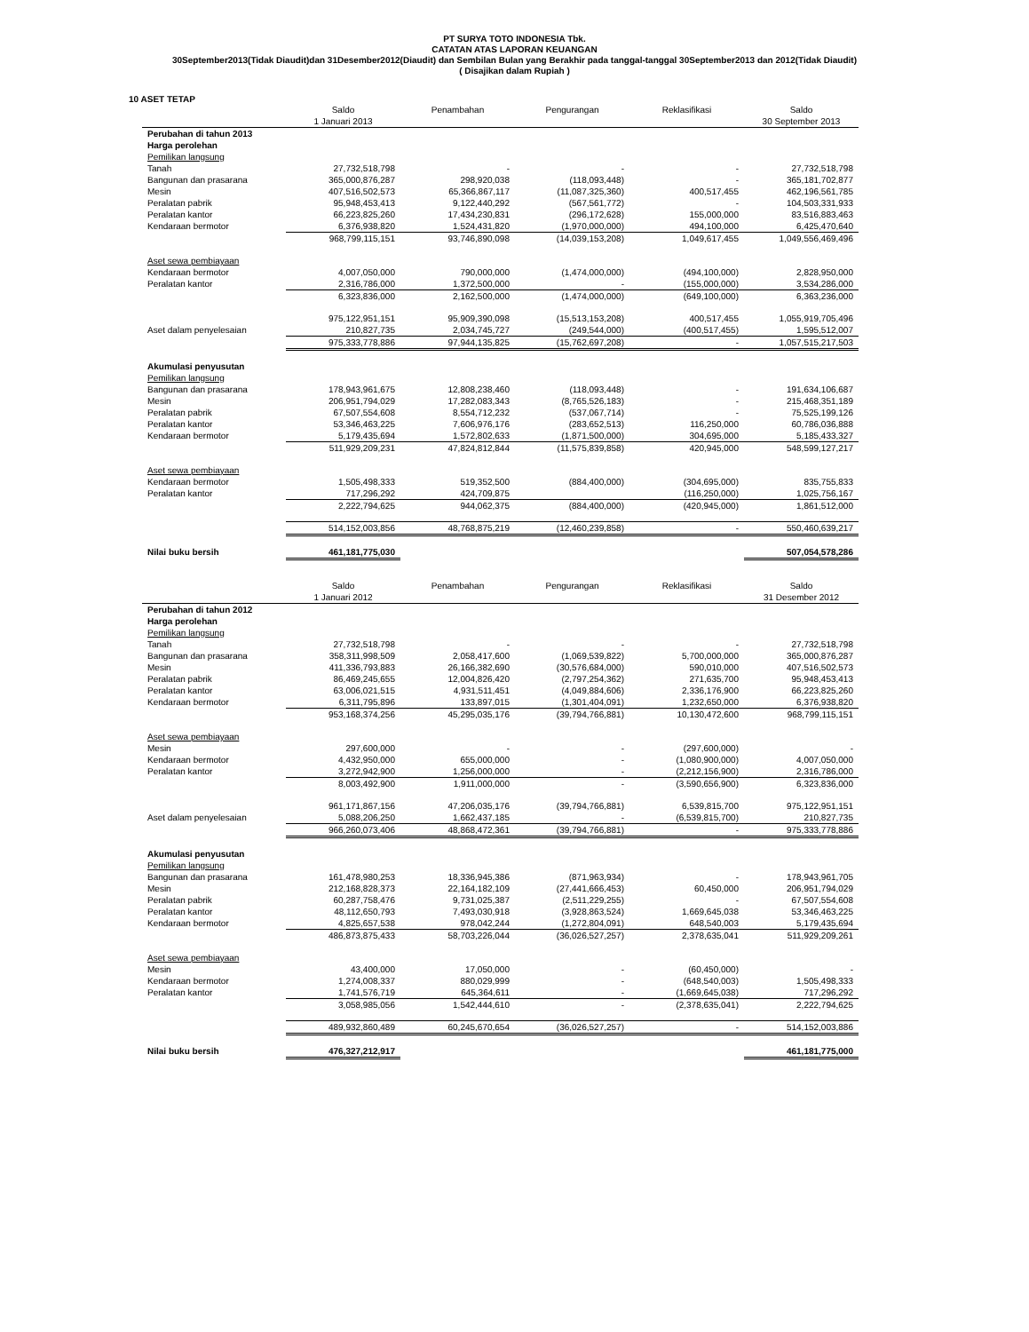PT SURYA TOTO INDONESIA Tbk.
CATATAN ATAS LAPORAN KEUANGAN
30September2013(Tidak Diaudit)dan 31Desember2012(Diaudit) dan Sembilan Bulan yang Berakhir pada tanggal-tanggal 30September2013 dan 2012(Tidak Diaudit)
( Disajikan dalam Rupiah )
10 ASET TETAP
| | Saldo | Penambahan | Pengurangan | Reklasifikasi | Saldo |
| --- | --- | --- | --- | --- | --- |
| | 1 Januari 2013 | | | | 30 September 2013 |
| Perubahan di tahun 2013 | | | | | |
| Harga perolehan | | | | | |
| Pemilikan langsung | | | | | |
| Tanah | 27,732,518,798 | - | - | - | 27,732,518,798 |
| Bangunan dan prasarana | 365,000,876,287 | 298,920,038 | (118,093,448) | - | 365,181,702,877 |
| Mesin | 407,516,502,573 | 65,366,867,117 | (11,087,325,360) | 400,517,455 | 462,196,561,785 |
| Peralatan pabrik | 95,948,453,413 | 9,122,440,292 | (567,561,772) | - | 104,503,331,933 |
| Peralatan kantor | 66,223,825,260 | 17,434,230,831 | (296,172,628) | 155,000,000 | 83,516,883,463 |
| Kendaraan bermotor | 6,376,938,820 | 1,524,431,820 | (1,970,000,000) | 494,100,000 | 6,425,470,640 |
| | 968,799,115,151 | 93,746,890,098 | (14,039,153,208) | 1,049,617,455 | 1,049,556,469,496 |
| Aset sewa pembiayaan | | | | | |
| Kendaraan bermotor | 4,007,050,000 | 790,000,000 | (1,474,000,000) | (494,100,000) | 2,828,950,000 |
| Peralatan kantor | 2,316,786,000 | 1,372,500,000 | - | (155,000,000) | 3,534,286,000 |
| | 6,323,836,000 | 2,162,500,000 | (1,474,000,000) | (649,100,000) | 6,363,236,000 |
| | 975,122,951,151 | 95,909,390,098 | (15,513,153,208) | 400,517,455 | 1,055,919,705,496 |
| Aset dalam penyelesaian | 210,827,735 | 2,034,745,727 | (249,544,000) | (400,517,455) | 1,595,512,007 |
| | 975,333,778,886 | 97,944,135,825 | (15,762,697,208) | - | 1,057,515,217,503 |
| Akumulasi penyusutan | | | | | |
| Pemilikan langsung | | | | | |
| Bangunan dan prasarana | 178,943,961,675 | 12,808,238,460 | (118,093,448) | - | 191,634,106,687 |
| Mesin | 206,951,794,029 | 17,282,083,343 | (8,765,526,183) | - | 215,468,351,189 |
| Peralatan pabrik | 67,507,554,608 | 8,554,712,232 | (537,067,714) | - | 75,525,199,126 |
| Peralatan kantor | 53,346,463,225 | 7,606,976,176 | (283,652,513) | 116,250,000 | 60,786,036,888 |
| Kendaraan bermotor | 5,179,435,694 | 1,572,802,633 | (1,871,500,000) | 304,695,000 | 5,185,433,327 |
| | 511,929,209,231 | 47,824,812,844 | (11,575,839,858) | 420,945,000 | 548,599,127,217 |
| Aset sewa pembiayaan | | | | | |
| Kendaraan bermotor | 1,505,498,333 | 519,352,500 | (884,400,000) | (304,695,000) | 835,755,833 |
| Peralatan kantor | 717,296,292 | 424,709,875 | | (116,250,000) | 1,025,756,167 |
| | 2,222,794,625 | 944,062,375 | (884,400,000) | (420,945,000) | 1,861,512,000 |
| | 514,152,003,856 | 48,768,875,219 | (12,460,239,858) | - | 550,460,639,217 |
| Nilai buku bersih | 461,181,775,030 | | | | 507,054,578,286 |
| | Saldo | Penambahan | Pengurangan | Reklasifikasi | Saldo |
| | 1 Januari 2012 | | | | 31 Desember 2012 |
| Perubahan di tahun 2012 | | | | | |
| Harga perolehan | | | | | |
| Pemilikan langsung | | | | | |
| Tanah | 27,732,518,798 | - | - | - | 27,732,518,798 |
| Bangunan dan prasarana | 358,311,998,509 | 2,058,417,600 | (1,069,539,822) | 5,700,000,000 | 365,000,876,287 |
| Mesin | 411,336,793,883 | 26,166,382,690 | (30,576,684,000) | 590,010,000 | 407,516,502,573 |
| Peralatan pabrik | 86,469,245,655 | 12,004,826,420 | (2,797,254,362) | 271,635,700 | 95,948,453,413 |
| Peralatan kantor | 63,006,021,515 | 4,931,511,451 | (4,049,884,606) | 2,336,176,900 | 66,223,825,260 |
| Kendaraan bermotor | 6,311,795,896 | 133,897,015 | (1,301,404,091) | 1,232,650,000 | 6,376,938,820 |
| | 953,168,374,256 | 45,295,035,176 | (39,794,766,881) | 10,130,472,600 | 968,799,115,151 |
| Aset sewa pembiayaan | | | | | |
| Mesin | 297,600,000 | - | - | (297,600,000) | - |
| Kendaraan bermotor | 4,432,950,000 | 655,000,000 | - | (1,080,900,000) | 4,007,050,000 |
| Peralatan kantor | 3,272,942,900 | 1,256,000,000 | - | (2,212,156,900) | 2,316,786,000 |
| | 8,003,492,900 | 1,911,000,000 | - | (3,590,656,900) | 6,323,836,000 |
| | 961,171,867,156 | 47,206,035,176 | (39,794,766,881) | 6,539,815,700 | 975,122,951,151 |
| Aset dalam penyelesaian | 5,088,206,250 | 1,662,437,185 | - | (6,539,815,700) | 210,827,735 |
| | 966,260,073,406 | 48,868,472,361 | (39,794,766,881) | - | 975,333,778,886 |
| Akumulasi penyusutan | | | | | |
| Pemilikan langsung | | | | | |
| Bangunan dan prasarana | 161,478,980,253 | 18,336,945,386 | (871,963,934) | - | 178,943,961,705 |
| Mesin | 212,168,828,373 | 22,164,182,109 | (27,441,666,453) | 60,450,000 | 206,951,794,029 |
| Peralatan pabrik | 60,287,758,476 | 9,731,025,387 | (2,511,229,255) | - | 67,507,554,608 |
| Peralatan kantor | 48,112,650,793 | 7,493,030,918 | (3,928,863,524) | 1,669,645,038 | 53,346,463,225 |
| Kendaraan bermotor | 4,825,657,538 | 978,042,244 | (1,272,804,091) | 648,540,003 | 5,179,435,694 |
| | 486,873,875,433 | 58,703,226,044 | (36,026,527,257) | 2,378,635,041 | 511,929,209,261 |
| Aset sewa pembiayaan | | | | | |
| Mesin | 43,400,000 | 17,050,000 | - | (60,450,000) | - |
| Kendaraan bermotor | 1,274,008,337 | 880,029,999 | - | (648,540,003) | 1,505,498,333 |
| Peralatan kantor | 1,741,576,719 | 645,364,611 | - | (1,669,645,038) | 717,296,292 |
| | 3,058,985,056 | 1,542,444,610 | - | (2,378,635,041) | 2,222,794,625 |
| | 489,932,860,489 | 60,245,670,654 | (36,026,527,257) | - | 514,152,003,886 |
| Nilai buku bersih | 476,327,212,917 | | | | 461,181,775,000 |